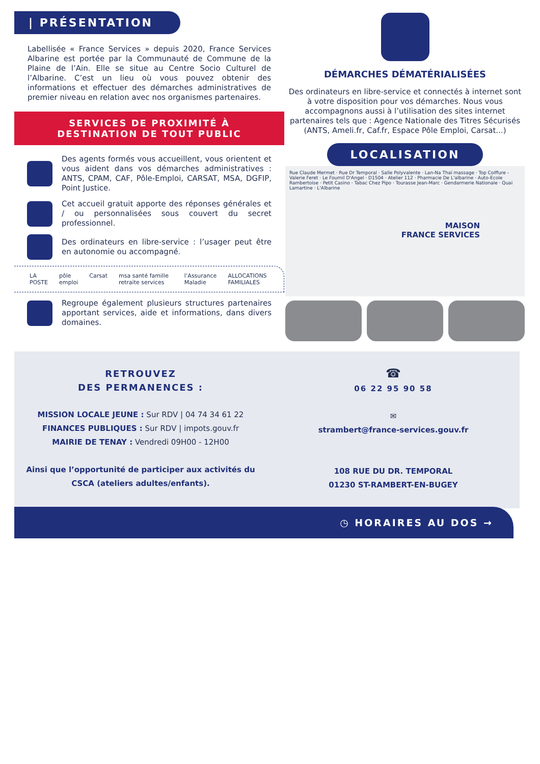| PRÉSENTATION
Labellisée « France Services » depuis 2020, France Services Albarine est portée par la Communauté de Commune de la Plaine de l’Ain. Elle se situe au Centre Socio Culturel de l’Albarine. C’est un lieu où vous pouvez obtenir des informations et effectuer des démarches administratives de premier niveau en relation avec nos organismes partenaires.
SERVICES DE PROXIMITÉ À
DESTINATION DE TOUT PUBLIC
Des agents formés vous accueillent, vous orientent et vous aident dans vos démarches administratives : ANTS, CPAM, CAF, Pôle-Emploi, CARSAT, MSA, DGFIP, Point Justice.
Cet accueil gratuit apporte des réponses générales et / ou personnalisées sous couvert du secret professionnel.
Des ordinateurs en libre-service : l’usager peut être en autonomie ou accompagné.
LA POSTE pôle emploi Carsat msa santé famille retraite services l’Assurance Maladie ALLOCATIONS FAMILIALES
Regroupe également plusieurs structures partenaires apportant services, aide et informations, dans divers domaines.
DÉMARCHES DÉMATÉRIALISÉES
Des ordinateurs en libre-service et connectés à internet sont à votre disposition pour vos démarches. Nous vous accompagnons aussi à l’utilisation des sites internet partenaires tels que : Agence Nationale des Titres Sécurisés (ANTS, Ameli.fr, Caf.fr, Espace Pôle Emploi, Carsat...)
LOCALISATION
Rue Claude Mermet · Rue Dr Temporal · Salle Polyvalente · Lan-Na Thaï massage · Top Coiffure - Valerie Feret · Le Fournil D'Angel · D1504 · Atelier 112 · Pharmacie De L'albarine · Auto-Ecole Rambertoise · Petit Casino · Tabac Chez Pipo · Tourasse Jean-Marc · Gendarmerie Nationale · Quai Lamartine · L'Albarine
MAISON
FRANCE SERVICES
RETROUVEZ
DES PERMANENCES :
MISSION LOCALE JEUNE : Sur RDV | 04 74 34 61 22
FINANCES PUBLIQUES : Sur RDV | impots.gouv.fr
MAIRIE DE TENAY : Vendredi 09H00 - 12H00
Ainsi que l’opportunité de participer aux activités du CSCA (ateliers adultes/enfants).
☎
06 22 95 90 58
✉
strambert@france-services.gouv.fr
108 RUE DU DR. TEMPORAL
01230 ST-RAMBERT-EN-BUGEY
◷ HORAIRES AU DOS →